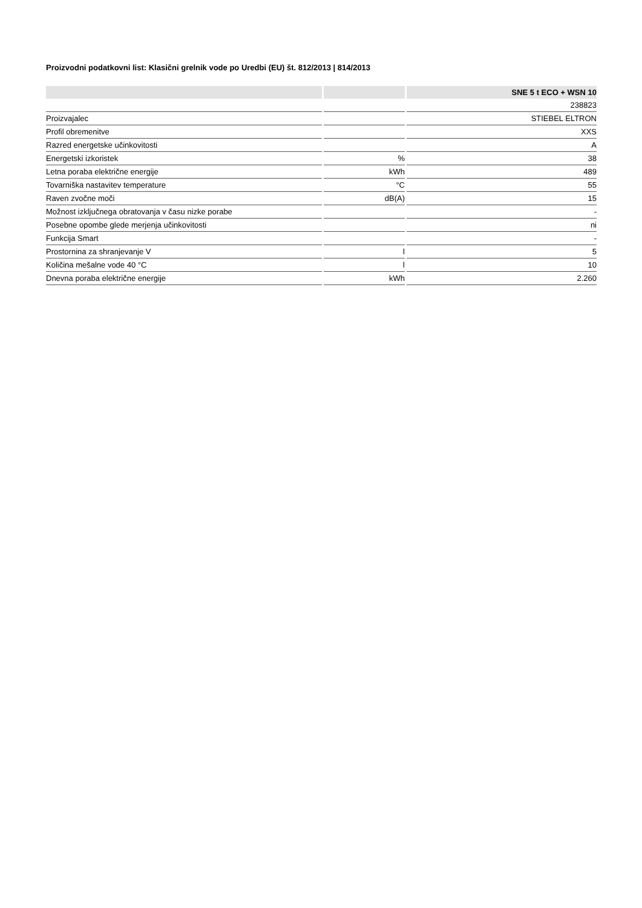Proizvodni podatkovni list: Klasični grelnik vode po Uredbi (EU) št. 812/2013 | 814/2013
| | | SNE 5 t ECO + WSN 10 |
| --- | --- | --- |
| | | 238823 |
| Proizvajalec | | STIEBEL ELTRON |
| Profil obremenitve | | XXS |
| Razred energetske učinkovitosti | | A |
| Energetski izkoristek | % | 38 |
| Letna poraba električne energije | kWh | 489 |
| Tovarniška nastavitev temperature | °C | 55 |
| Raven zvočne moči | dB(A) | 15 |
| Možnost izključnega obratovanja v času nizke porabe | | - |
| Posebne opombe glede merjenja učinkovitosti | | ni |
| Funkcija Smart | | - |
| Prostornina za shranjevanje V | l | 5 |
| Količina mešalne vode 40 °C | l | 10 |
| Dnevna poraba električne energije | kWh | 2.260 |